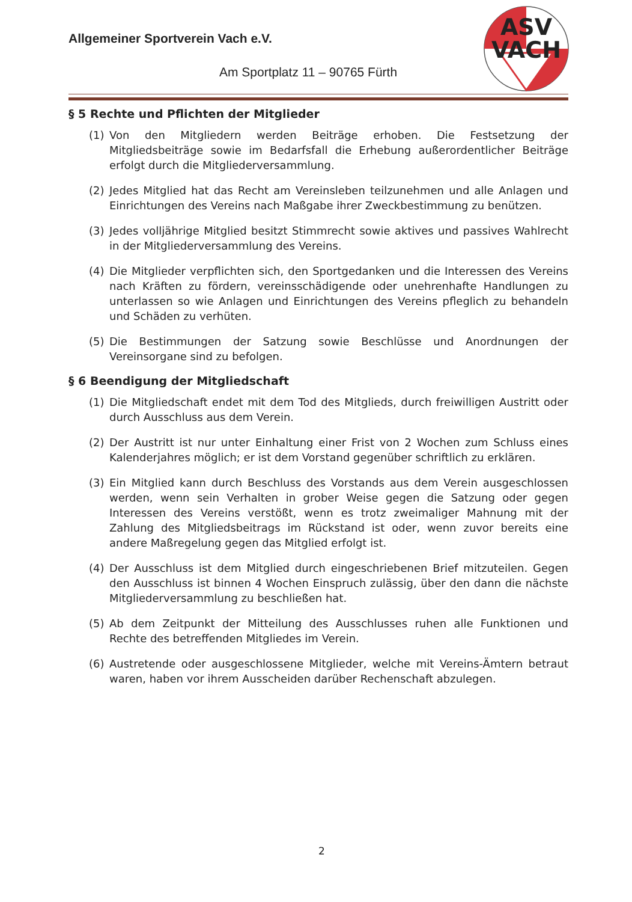Allgemeiner Sportverein Vach e.V.
Am Sportplatz 11 – 90765 Fürth
ASV
VACH
§ 5 Rechte und Pflichten der Mitglieder
(1) Von den Mitgliedern werden Beiträge erhoben. Die Festsetzung der Mitgliedsbeiträge sowie im Bedarfsfall die Erhebung außerordentlicher Beiträge erfolgt durch die Mitgliederversammlung.
(2) Jedes Mitglied hat das Recht am Vereinsleben teilzunehmen und alle Anlagen und Einrichtungen des Vereins nach Maßgabe ihrer Zweckbestimmung zu benützen.
(3) Jedes volljährige Mitglied besitzt Stimmrecht sowie aktives und passives Wahlrecht in der Mitgliederversammlung des Vereins.
(4) Die Mitglieder verpflichten sich, den Sportgedanken und die Interessen des Vereins nach Kräften zu fördern, vereinsschädigende oder unehrenhafte Handlungen zu unterlassen so wie Anlagen und Einrichtungen des Vereins pfleglich zu behandeln und Schäden zu verhüten.
(5) Die Bestimmungen der Satzung sowie Beschlüsse und Anordnungen der Vereinsorgane sind zu befolgen.
§ 6 Beendigung der Mitgliedschaft
(1) Die Mitgliedschaft endet mit dem Tod des Mitglieds, durch freiwilligen Austritt oder durch Ausschluss aus dem Verein.
(2) Der Austritt ist nur unter Einhaltung einer Frist von 2 Wochen zum Schluss eines Kalenderjahres möglich; er ist dem Vorstand gegenüber schriftlich zu erklären.
(3) Ein Mitglied kann durch Beschluss des Vorstands aus dem Verein ausgeschlossen werden, wenn sein Verhalten in grober Weise gegen die Satzung oder gegen Interessen des Vereins verstößt, wenn es trotz zweimaliger Mahnung mit der Zahlung des Mitgliedsbeitrags im Rückstand ist oder, wenn zuvor bereits eine andere Maßregelung gegen das Mitglied erfolgt ist.
(4) Der Ausschluss ist dem Mitglied durch eingeschriebenen Brief mitzuteilen. Gegen den Ausschluss ist binnen 4 Wochen Einspruch zulässig, über den dann die nächste Mitgliederversammlung zu beschließen hat.
(5) Ab dem Zeitpunkt der Mitteilung des Ausschlusses ruhen alle Funktionen und Rechte des betreffenden Mitgliedes im Verein.
(6) Austretende oder ausgeschlossene Mitglieder, welche mit Vereins-Ämtern betraut waren, haben vor ihrem Ausscheiden darüber Rechenschaft abzulegen.
2